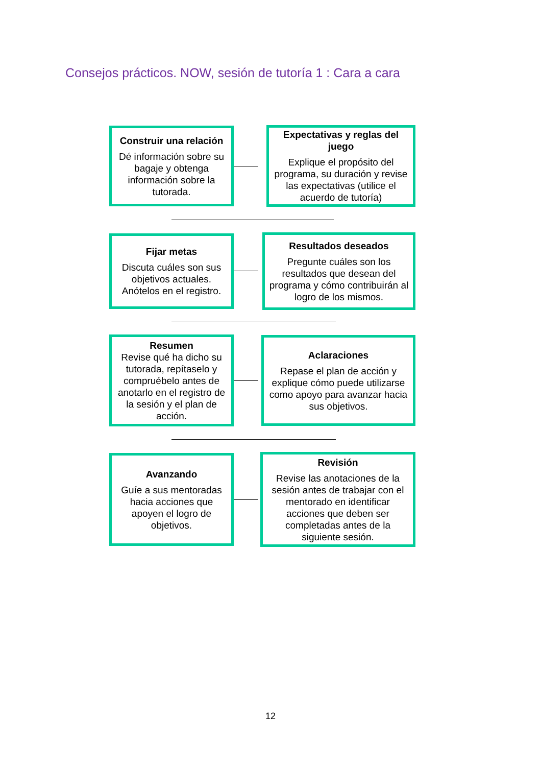Consejos prácticos. NOW, sesión de tutoría 1 : Cara a cara
Construir una relación
Dé información sobre su bagaje y obtenga información sobre la tutorada.
Expectativas y reglas del juego
Explique el propósito del programa, su duración y revise las expectativas (utilice el acuerdo de tutoría)
Fijar metas
Discuta cuáles son sus objetivos actuales. Anótelos en el registro.
Resultados deseados
Pregunte cuáles son los resultados que desean del programa y cómo contribuirán al logro de los mismos.
Resumen
Revise qué ha dicho su tutorada, repítaselo y compruébelo antes de anotarlo en el registro de la sesión y el plan de acción.
Aclaraciones
Repase el plan de acción y explique cómo puede utilizarse como apoyo para avanzar hacia sus objetivos.
Avanzando
Guíe a sus mentoradas hacia acciones que apoyen el logro de objetivos.
Revisión
Revise las anotaciones de la sesión antes de trabajar con el mentorado en identificar acciones que deben ser completadas antes de la siguiente sesión.
12